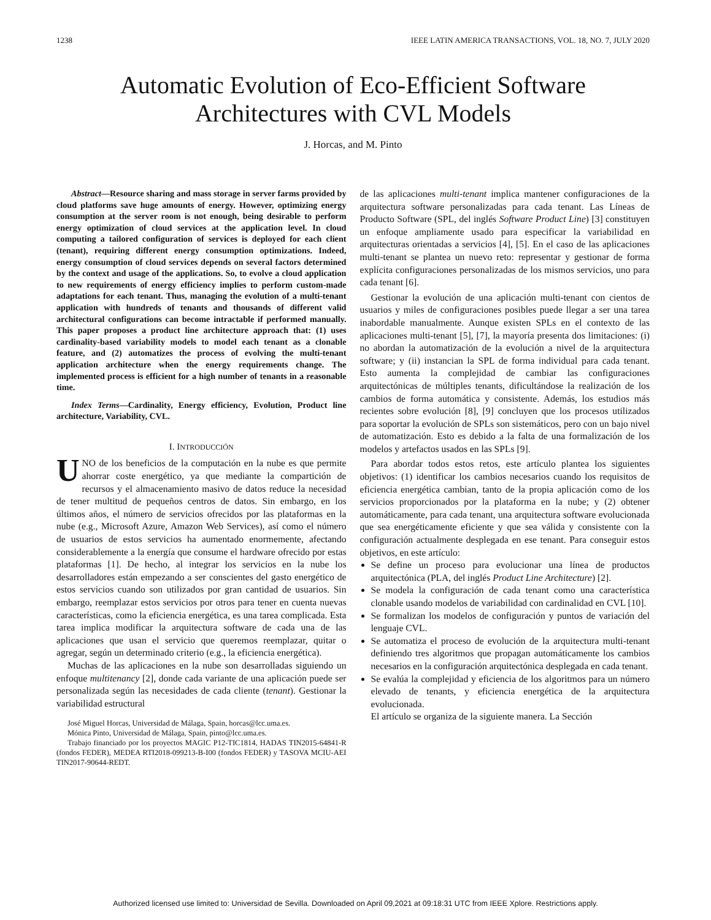1238 IEEE LATIN AMERICA TRANSACTIONS, VOL. 18, NO. 7, JULY 2020
Automatic Evolution of Eco-Efficient Software
Architectures with CVL Models
J. Horcas, and M. Pinto
Abstract—Resource sharing and mass storage in server farms provided by cloud platforms save huge amounts of energy. However, optimizing energy consumption at the server room is not enough, being desirable to perform energy optimization of cloud services at the application level. In cloud computing a tailored configuration of services is deployed for each client (tenant), requiring different energy consumption optimizations. Indeed, energy consumption of cloud services depends on several factors determined by the context and usage of the applications. So, to evolve a cloud application to new requirements of energy efficiency implies to perform custom-made adaptations for each tenant. Thus, managing the evolution of a multi-tenant application with hundreds of tenants and thousands of different valid architectural configurations can become intractable if performed manually. This paper proposes a product line architecture approach that: (1) uses cardinality-based variability models to model each tenant as a clonable feature, and (2) automatizes the process of evolving the multi-tenant application architecture when the energy requirements change. The implemented process is efficient for a high number of tenants in a reasonable time.
Index Terms—Cardinality, Energy efficiency, Evolution, Product line architecture, Variability, CVL.
I. INTRODUCCIÓN
UNO de los beneficios de la computación en la nube es que permite ahorrar coste energético, ya que mediante la compartición de recursos y el almacenamiento masivo de datos reduce la necesidad de tener multitud de pequeños centros de datos. Sin embargo, en los últimos años, el número de servicios ofrecidos por las plataformas en la nube (e.g., Microsoft Azure, Amazon Web Services), así como el número de usuarios de estos servicios ha aumentado enormemente, afectando considerablemente a la energía que consume el hardware ofrecido por estas plataformas [1]. De hecho, al integrar los servicios en la nube los desarrolladores están empezando a ser conscientes del gasto energético de estos servicios cuando son utilizados por gran cantidad de usuarios. Sin embargo, reemplazar estos servicios por otros para tener en cuenta nuevas características, como la eficiencia energética, es una tarea complicada. Esta tarea implica modificar la arquitectura software de cada una de las aplicaciones que usan el servicio que queremos reemplazar, quitar o agregar, según un determinado criterio (e.g., la eficiencia energética).
Muchas de las aplicaciones en la nube son desarrolladas siguiendo un enfoque multitenancy [2], donde cada variante de una aplicación puede ser personalizada según las necesidades de cada cliente (tenant). Gestionar la variabilidad estructural
José Miguel Horcas, Universidad de Málaga, Spain, horcas@lcc.uma.es.
Mónica Pinto, Universidad de Málaga, Spain, pinto@lcc.uma.es.
Trabajo financiado por los proyectos MAGIC P12-TIC1814, HADAS TIN2015-64841-R (fondos FEDER), MEDEA RTI2018-099213-B-I00 (fondos FEDER) y TASOVA MCIU-AEI TIN2017-90644-REDT.
de las aplicaciones multi-tenant implica mantener configuraciones de la arquitectura software personalizadas para cada tenant. Las Líneas de Producto Software (SPL, del inglés Software Product Line) [3] constituyen un enfoque ampliamente usado para especificar la variabilidad en arquitecturas orientadas a servicios [4], [5]. En el caso de las aplicaciones multi-tenant se plantea un nuevo reto: representar y gestionar de forma explícita configuraciones personalizadas de los mismos servicios, uno para cada tenant [6].
Gestionar la evolución de una aplicación multi-tenant con cientos de usuarios y miles de configuraciones posibles puede llegar a ser una tarea inabordable manualmente. Aunque existen SPLs en el contexto de las aplicaciones multi-tenant [5], [7], la mayoría presenta dos limitaciones: (i) no abordan la automatización de la evolución a nivel de la arquitectura software; y (ii) instancian la SPL de forma individual para cada tenant. Esto aumenta la complejidad de cambiar las configuraciones arquitectónicas de múltiples tenants, dificultándose la realización de los cambios de forma automática y consistente. Además, los estudios más recientes sobre evolución [8], [9] concluyen que los procesos utilizados para soportar la evolución de SPLs son sistemáticos, pero con un bajo nivel de automatización. Esto es debido a la falta de una formalización de los modelos y artefactos usados en las SPLs [9].
Para abordar todos estos retos, este artículo plantea los siguientes objetivos: (1) identificar los cambios necesarios cuando los requisitos de eficiencia energética cambian, tanto de la propia aplicación como de los servicios proporcionados por la plataforma en la nube; y (2) obtener automáticamente, para cada tenant, una arquitectura software evolucionada que sea energéticamente eficiente y que sea válida y consistente con la configuración actualmente desplegada en ese tenant. Para conseguir estos objetivos, en este artículo:
Se define un proceso para evolucionar una línea de productos arquitectónica (PLA, del inglés Product Line Architecture) [2].
Se modela la configuración de cada tenant como una característica clonable usando modelos de variabilidad con cardinalidad en CVL [10].
Se formalizan los modelos de configuración y puntos de variación del lenguaje CVL.
Se automatiza el proceso de evolución de la arquitectura multi-tenant definiendo tres algoritmos que propagan automáticamente los cambios necesarios en la configuración arquitectónica desplegada en cada tenant.
Se evalúa la complejidad y eficiencia de los algoritmos para un número elevado de tenants, y eficiencia energética de la arquitectura evolucionada.
El artículo se organiza de la siguiente manera. La Sección
Authorized licensed use limited to: Universidad de Sevilla. Downloaded on April 09,2021 at 09:18:31 UTC from IEEE Xplore. Restrictions apply.